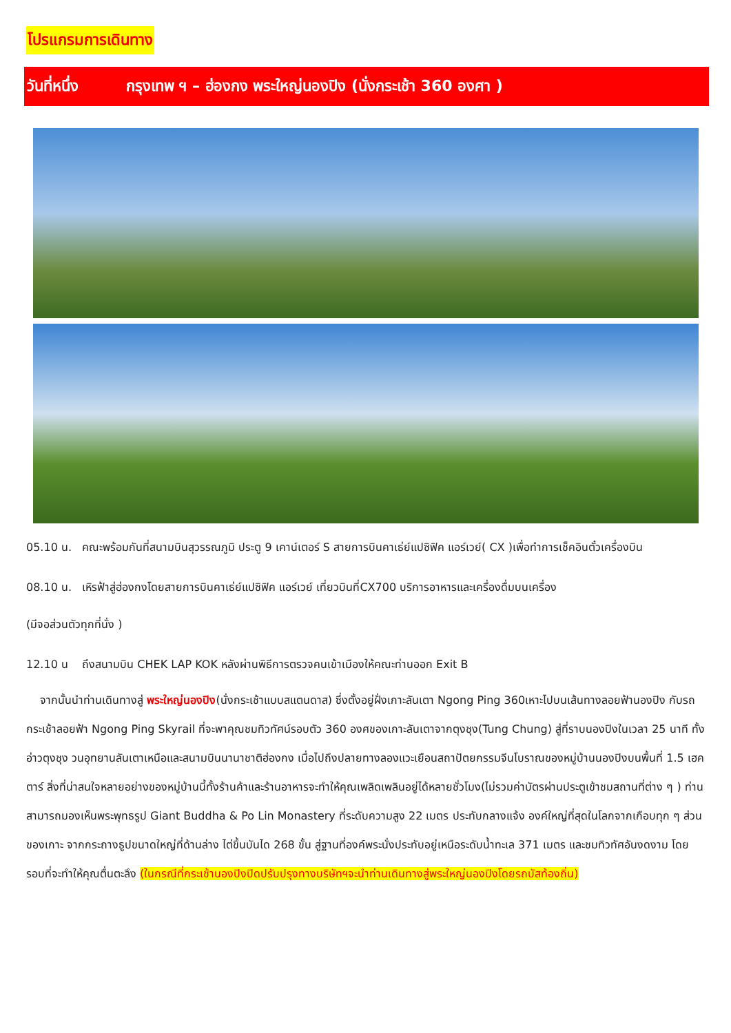โปรแกรมการเดินทาง
วันที่หนึ่ง กรุงเทพ ฯ – ฮ่องกง พระใหญ่นองปิง (นั่งกระเช้า 360 องศา )
05.10 น. คณะพร้อมกันที่สนามบินสุวรรณภูมิ ประตู 9 เคาน์เตอร์ S สายการบินคาเธ่ย์แปซิฟิค แอร์เวย์( CX )เพื่อทำการเช็คอินตั๋วเครื่องบิน
08.10 น. เหิรฟ้าสู่ฮ่องกงโดยสายการบินคาเธ่ย์แปซิฟิค แอร์เวย์ เที่ยวบินที่CX700 บริการอาหารและเครื่องดื่มบนเครื่อง
(มีจอส่วนตัวทุกที่นั่ง )
12.10 น ถึงสนามบิน CHEK LAP KOK หลังผ่านพิธีการตรวจคนเข้าเมืองให้คณะท่านออก Exit B
จากนั้นนำท่านเดินทางสู่ พระใหญ่นองปิง(นั่งกระเช้าแบบสแตนดาส) ซึ่งตั้งอยู่ฝั่งเกาะลันเตา Ngong Ping 360เหาะไปบนเส้นทางลอยฟ้านองปิง กับรถกระเช้าลอยฟ้า Ngong Ping Skyrail ที่จะพาคุณชมทิวทัศน์รอบตัว 360 องศของเกาะลันเตาจากตุงชุง(Tung Chung) สู่ที่ราบนองปิงในเวลา 25 นาที ทั้งอ่าวตุงชุง วนอุทยานลันเตาเหนือและสนามบินนานาชาติฮ่องกง เมื่อไปถึงปลายทางลองแวะเยือนสถาปัตยกรรมจีนโบราณของหมู่บ้านนองปิงบนพื้นที่ 1.5 เฮคตาร์ สิ่งที่น่าสนใจหลายอย่างของหมู่บ้านนี้ทั้งร้านค้าและร้านอาหารจะทำให้คุณเพลิดเพลินอยู่ได้หลายชั่วโมง(ไม่รวมค่าบัตรผ่านประตูเข้าชมสถานที่ต่าง ๆ ) ท่านสามารถมองเห็นพระพุทธรูป Giant Buddha & Po Lin Monastery ที่ระดับความสูง 22 เมตร ประทับกลางแจ้ง องค์ใหญ่ที่สุดในโลกจากเกือบทุก ๆ ส่วนของเกาะ จากกระถางธูปขนาดใหญ่ที่ด้านล่าง ไต่ขึ้นบันได 268 ขั้น สู่ฐานที่องค์พระนั่งประทับอยู่เหนือระดับน้ำทะเล 371 เมตร และชมทิวทัศอันงดงาม โดยรอบที่จะทำให้คุณตื่นตะลึง (ในกรณีที่กระเช้านองปิงปิดปรับปรุงทางบริษัทฯจะนำท่านเดินทางสู่พระใหญ่นองปิงโดยรถบัสท้องถิ่น)